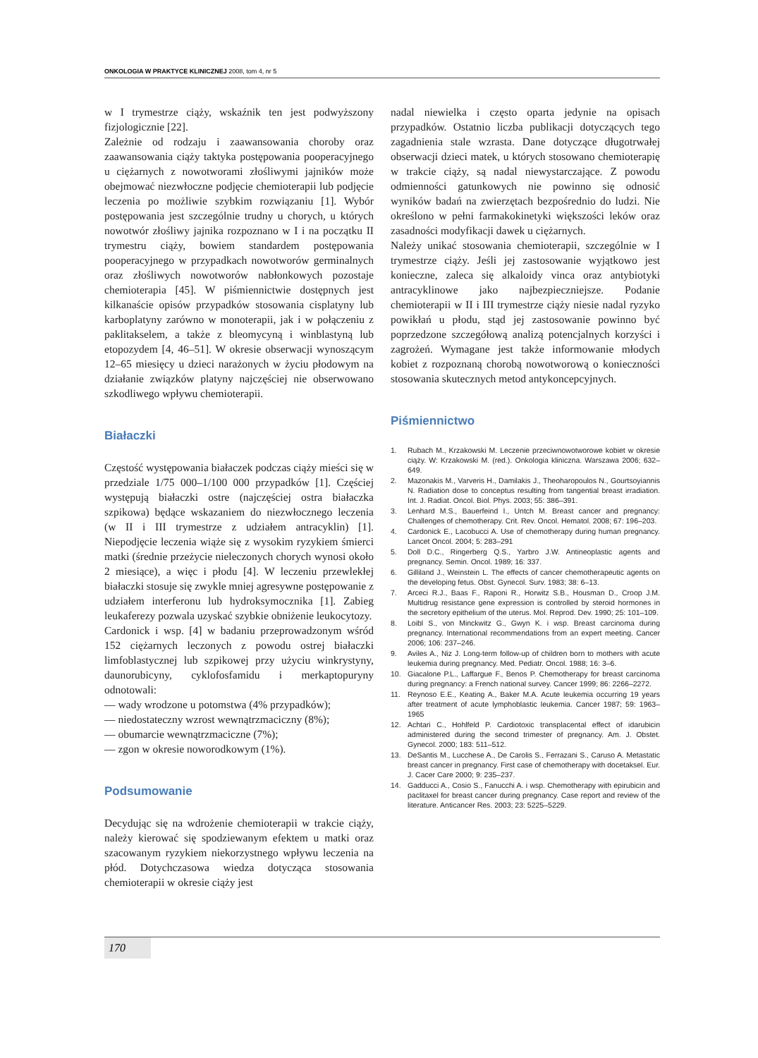ONKOLOGIA W PRAKTYCE KLINICZNEJ 2008, tom 4, nr 5
w I trymestrze ciąży, wskaźnik ten jest podwyższony fizjologicznie [22].
Zależnie od rodzaju i zaawansowania choroby oraz zaawansowania ciąży taktyka postępowania pooperacyjnego u ciężarnych z nowotworami złośliwymi jajników może obejmować niezwłoczne podjęcie chemioterapii lub podjęcie leczenia po możliwie szybkim rozwiązaniu [1]. Wybór postępowania jest szczególnie trudny u chorych, u których nowotwór złośliwy jajnika rozpoznano w I i na początku II trymestru ciąży, bowiem standardem postępowania pooperacyjnego w przypadkach nowotworów germinalnych oraz złośliwych nowotworów nabłonkowych pozostaje chemioterapia [45]. W piśmiennictwie dostępnych jest kilkanaście opisów przypadków stosowania cisplatyny lub karboplatyny zarówno w monoterapii, jak i w połączeniu z paklitakselem, a także z bleomycyną i winblastyną lub etopozydem [4, 46–51]. W okresie obserwacji wynoszącym 12–65 miesięcy u dzieci narażonych w życiu płodowym na działanie związków platyny najczęściej nie obserwowano szkodliwego wpływu chemioterapii.
Białaczki
Częstość występowania białaczek podczas ciąży mieści się w przedziale 1/75 000–1/100 000 przypadków [1]. Częściej występują białaczki ostre (najczęściej ostra białaczka szpikowa) będące wskazaniem do niezwłocznego leczenia (w II i III trymestrze z udziałem antracyklin) [1]. Niepodjęcie leczenia wiąże się z wysokim ryzykiem śmierci matki (średnie przeżycie nieleczonych chorych wynosi około 2 miesiące), a więc i płodu [4]. W leczeniu przewlekłej białaczki stosuje się zwykle mniej agresywne postępowanie z udziałem interferonu lub hydroksymocznika [1]. Zabieg leukaferezy pozwala uzyskać szybkie obniżenie leukocytozy.
Cardonick i wsp. [4] w badaniu przeprowadzonym wśród 152 ciężarnych leczonych z powodu ostrej białaczki limfoblastycznej lub szpikowej przy użyciu winkrystyny, daunorubicyny, cyklofosfamidu i merkaptopuryny odnotowali:
— wady wrodzone u potomstwa (4% przypadków);
— niedostateczny wzrost wewnątrzmaciczny (8%);
— obumarcie wewnątrzmaciczne (7%);
— zgon w okresie noworodkowym (1%).
Podsumowanie
Decydując się na wdrożenie chemioterapii w trakcie ciąży, należy kierować się spodziewanym efektem u matki oraz szacowanym ryzykiem niekorzystnego wpływu leczenia na płód. Dotychczasowa wiedza dotycząca stosowania chemioterapii w okresie ciąży jest
nadal niewielka i często oparta jedynie na opisach przypadków. Ostatnio liczba publikacji dotyczących tego zagadnienia stale wzrasta. Dane dotyczące długotrwałej obserwacji dzieci matek, u których stosowano chemioterapię w trakcie ciąży, są nadal niewystarczające. Z powodu odmienności gatunkowych nie powinno się odnosić wyników badań na zwierzętach bezpośrednio do ludzi. Nie określono w pełni farmakokinetyki większości leków oraz zasadności modyfikacji dawek u ciężarnych.
Należy unikać stosowania chemioterapii, szczególnie w I trymestrze ciąży. Jeśli jej zastosowanie wyjątkowo jest konieczne, zaleca się alkaloidy vinca oraz antybiotyki antracyklinowe jako najbezpieczniejsze. Podanie chemioterapii w II i III trymestrze ciąży niesie nadal ryzyko powikłań u płodu, stąd jej zastosowanie powinno być poprzedzone szczegółową analizą potencjalnych korzyści i zagrożeń. Wymagane jest także informowanie młodych kobiet z rozpoznaną chorobą nowotworową o konieczności stosowania skutecznych metod antykoncepcyjnych.
Piśmiennictwo
1. Rubach M., Krzakowski M. Leczenie przeciwnowotworowe kobiet w okresie ciąży. W: Krzakowski M. (red.). Onkologia kliniczna. Warszawa 2006; 632–649.
2. Mazonakis M., Varveris H., Damilakis J., Theoharopoulos N., Gourtsoyiannis N. Radiation dose to conceptus resulting from tangential breast irradiation. Int. J. Radiat. Oncol. Biol. Phys. 2003; 55: 386–391.
3. Lenhard M.S., Bauerfeind I., Untch M. Breast cancer and pregnancy: Challenges of chemotherapy. Crit. Rev. Oncol. Hematol. 2008; 67: 196–203.
4. Cardonick E., Lacobucci A. Use of chemotherapy during human pregnancy. Lancet Oncol. 2004; 5: 283–291
5. Doll D.C., Ringerberg Q.S., Yarbro J.W. Antineoplastic agents and pregnancy. Semin. Oncol. 1989; 16: 337.
6. Gilliland J., Weinstein L. The effects of cancer chemotherapeutic agents on the developing fetus. Obst. Gynecol. Surv. 1983; 38: 6–13.
7. Arceci R.J., Baas F., Raponi R., Horwitz S.B., Housman D., Croop J.M. Multidrug resistance gene expression is controlled by steroid hormones in the secretory epithelium of the uterus. Mol. Reprod. Dev. 1990; 25: 101–109.
8. Loibl S., von Minckwitz G., Gwyn K. i wsp. Breast carcinoma during pregnancy. International recommendations from an expert meeting. Cancer 2006; 106: 237–246.
9. Aviles A., Niz J. Long-term follow-up of children born to mothers with acute leukemia during pregnancy. Med. Pediatr. Oncol. 1988; 16: 3–6.
10. Giacalone P.L., Laffargue F., Benos P. Chemotherapy for breast carcinoma during pregnancy: a French national survey. Cancer 1999; 86: 2266–2272.
11. Reynoso E.E., Keating A., Baker M.A. Acute leukemia occurring 19 years after treatment of acute lymphoblastic leukemia. Cancer 1987; 59: 1963–1965
12. Achtari C., Hohlfeld P. Cardiotoxic transplacental effect of idarubicin administered during the second trimester of pregnancy. Am. J. Obstet. Gynecol. 2000; 183: 511–512.
13. DeSantis M., Lucchese A., De Carolis S., Ferrazani S., Caruso A. Metastatic breast cancer in pregnancy. First case of chemotherapy with docetaksel. Eur. J. Cacer Care 2000; 9: 235–237.
14. Gadducci A., Cosio S., Fanucchi A. i wsp. Chemotherapy with epirubicin and paclitaxel for breast cancer during pregnancy. Case report and review of the literature. Anticancer Res. 2003; 23: 5225–5229.
170